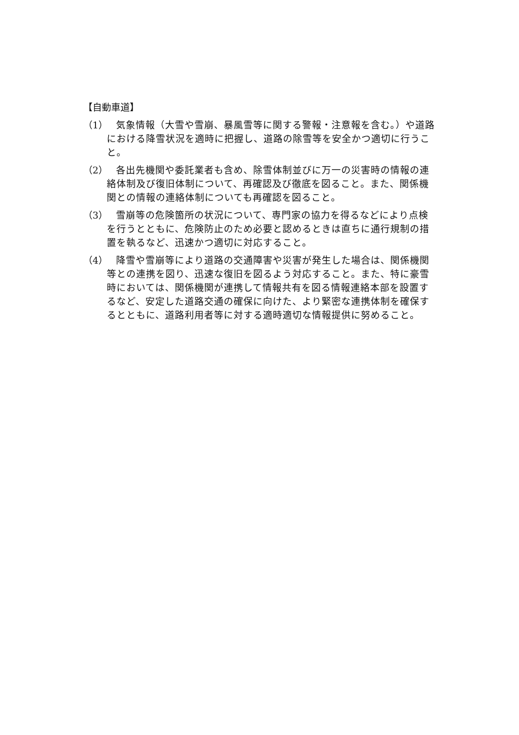【自動車道】
（1）
気象情報（大雪や雪崩、暴風雪等に関する警報・注意報を含む。）や道路における降雪状況を適時に把握し、道路の除雪等を安全かつ適切に行うこと。
（2）
各出先機関や委託業者も含め、除雪体制並びに万一の災害時の情報の連絡体制及び復旧体制について、再確認及び徹底を図ること。また、関係機関との情報の連絡体制についても再確認を図ること。
（3）
雪崩等の危険箇所の状況について、専門家の協力を得るなどにより点検を行うとともに、危険防止のため必要と認めるときは直ちに通行規制の措置を執るなど、迅速かつ適切に対応すること。
（4）
降雪や雪崩等により道路の交通障害や災害が発生した場合は、関係機関等との連携を図り、迅速な復旧を図るよう対応すること。また、特に豪雪時においては、関係機関が連携して情報共有を図る情報連絡本部を設置するなど、安定した道路交通の確保に向けた、より緊密な連携体制を確保するとともに、道路利用者等に対する適時適切な情報提供に努めること。